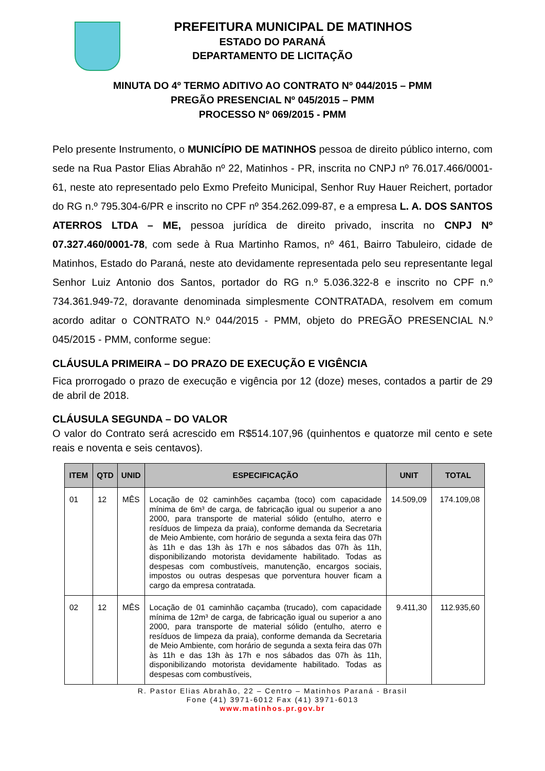PREFEITURA MUNICIPAL DE MATINHOS
ESTADO DO PARANÁ
DEPARTAMENTO DE LICITAÇÃO
MINUTA DO 4º TERMO ADITIVO AO CONTRATO Nº 044/2015 – PMM
PREGÃO PRESENCIAL Nº 045/2015 – PMM
PROCESSO Nº 069/2015 - PMM
Pelo presente Instrumento, o MUNICÍPIO DE MATINHOS pessoa de direito público interno, com sede na Rua Pastor Elias Abrahão nº 22, Matinhos - PR, inscrita no CNPJ nº 76.017.466/0001-61, neste ato representado pelo Exmo Prefeito Municipal, Senhor Ruy Hauer Reichert, portador do RG n.º 795.304-6/PR e inscrito no CPF nº 354.262.099-87, e a empresa L. A. DOS SANTOS ATERROS LTDA – ME, pessoa jurídica de direito privado, inscrita no CNPJ Nº 07.327.460/0001-78, com sede à Rua Martinho Ramos, nº 461, Bairro Tabuleiro, cidade de Matinhos, Estado do Paraná, neste ato devidamente representada pelo seu representante legal Senhor Luiz Antonio dos Santos, portador do RG n.º 5.036.322-8 e inscrito no CPF n.º 734.361.949-72, doravante denominada simplesmente CONTRATADA, resolvem em comum acordo aditar o CONTRATO N.º 044/2015 - PMM, objeto do PREGÃO PRESENCIAL N.º 045/2015 - PMM, conforme segue:
CLÁUSULA PRIMEIRA – DO PRAZO DE EXECUÇÃO E VIGÊNCIA
Fica prorrogado o prazo de execução e vigência por 12 (doze) meses, contados a partir de 29 de abril de 2018.
CLÁUSULA SEGUNDA – DO VALOR
O valor do Contrato será acrescido em R$514.107,96 (quinhentos e quatorze mil cento e sete reais e noventa e seis centavos).
| ITEM | QTD | UNID | ESPECIFICAÇÃO | UNIT | TOTAL |
| --- | --- | --- | --- | --- | --- |
| 01 | 12 | MÊS | Locação de 02 caminhões caçamba (toco) com capacidade mínima de 6m³ de carga, de fabricação igual ou superior a ano 2000, para transporte de material sólido (entulho, aterro e resíduos de limpeza da praia), conforme demanda da Secretaria de Meio Ambiente, com horário de segunda a sexta feira das 07h às 11h e das 13h às 17h e nos sábados das 07h às 11h, disponibilizando motorista devidamente habilitado. Todas as despesas com combustíveis, manutenção, encargos sociais, impostos ou outras despesas que porventura houver ficam a cargo da empresa contratada. | 14.509,09 | 174.109,08 |
| 02 | 12 | MÊS | Locação de 01 caminhão caçamba (trucado), com capacidade mínima de 12m³ de carga, de fabricação igual ou superior a ano 2000, para transporte de material sólido (entulho, aterro e resíduos de limpeza da praia), conforme demanda da Secretaria de Meio Ambiente, com horário de segunda a sexta feira das 07h às 11h e das 13h às 17h e nos sábados das 07h às 11h, disponibilizando motorista devidamente habilitado. Todas as despesas com combustíveis, | 9.411,30 | 112.935,60 |
R. Pastor Elias Abrahão, 22 – Centro – Matinhos Paraná - Brasil
Fone (41) 3971-6012 Fax (41) 3971-6013
www.matinhos.pr.gov.br